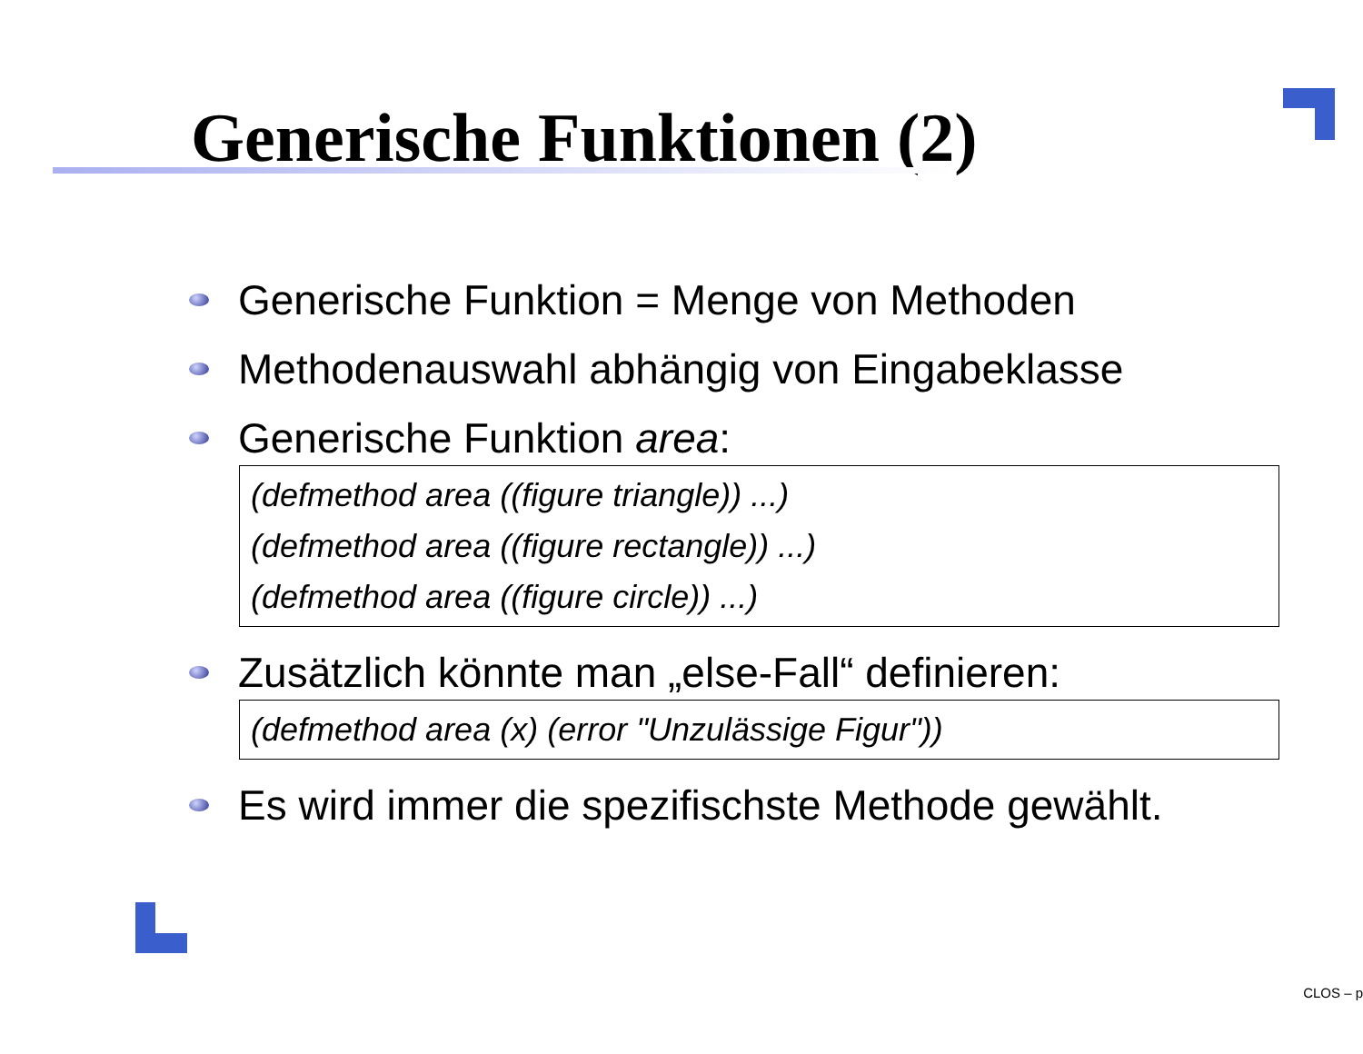Generische Funktionen (2)
Generische Funktion = Menge von Methoden
Methodenauswahl abhängig von Eingabeklasse
Generische Funktion area:
(defmethod area ((figure triangle)) ...)
(defmethod area ((figure rectangle)) ...)
(defmethod area ((figure circle)) ...)
Zusätzlich könnte man „else-Fall“ definieren:
(defmethod area (x) (error "Unzulässige Figur"))
Es wird immer die spezifischste Methode gewählt.
CLOS – p